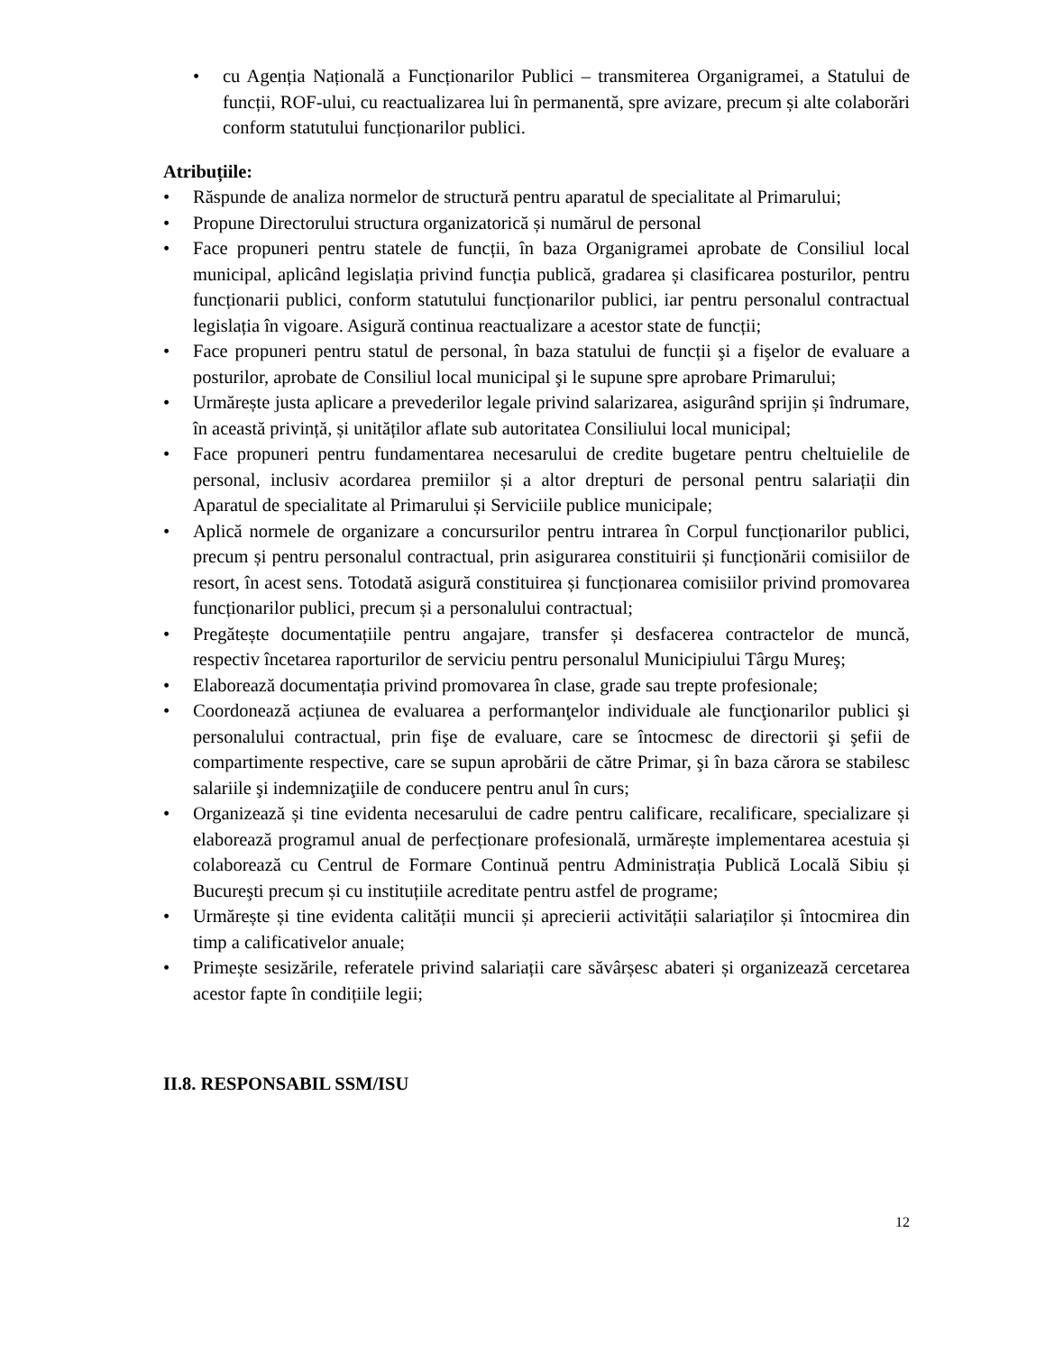• cu Agenția Națională a Funcționarilor Publici – transmiterea Organigramei, a Statului de funcții, ROF-ului, cu reactualizarea lui în permanentă, spre avizare, precum și alte colaborări conform statutului funcționarilor publici.
Atribuțiile:
• Răspunde de analiza normelor de structură pentru aparatul de specialitate al Primarului;
• Propune Directorului structura organizatorică și numărul de personal
• Face propuneri pentru statele de funcții, în baza Organigramei aprobate de Consiliul local municipal, aplicând legislația privind funcția publică, gradarea și clasificarea posturilor, pentru funcționarii publici, conform statutului funcționarilor publici, iar pentru personalul contractual legislația în vigoare. Asigură continua reactualizare a acestor state de funcții;
• Face propuneri pentru statul de personal, în baza statului de funcții şi a fişelor de evaluare a posturilor, aprobate de Consiliul local municipal şi le supune spre aprobare Primarului;
• Urmărește justa aplicare a prevederilor legale privind salarizarea, asigurând sprijin și îndrumare, în această privință, și unităților aflate sub autoritatea Consiliului local municipal;
• Face propuneri pentru fundamentarea necesarului de credite bugetare pentru cheltuielile de personal, inclusiv acordarea premiilor și a altor drepturi de personal pentru salariații din Aparatul de specialitate al Primarului și Serviciile publice municipale;
• Aplică normele de organizare a concursurilor pentru intrarea în Corpul funcționarilor publici, precum și pentru personalul contractual, prin asigurarea constituirii și funcționării comisiilor de resort, în acest sens. Totodată asigură constituirea și funcționarea comisiilor privind promovarea funcționarilor publici, precum și a personalului contractual;
• Pregătește documentațiile pentru angajare, transfer și desfacerea contractelor de muncă, respectiv încetarea raporturilor de serviciu pentru personalul Municipiului Târgu Mureş;
• Elaborează documentația privind promovarea în clase, grade sau trepte profesionale;
• Coordonează acțiunea de evaluarea a performanţelor individuale ale funcţionarilor publici şi personalului contractual, prin fişe de evaluare, care se întocmesc de directorii şi şefii de compartimente respective, care se supun aprobării de către Primar, şi în baza cărora se stabilesc salariile şi indemnizaţiile de conducere pentru anul în curs;
• Organizează și tine evidenta necesarului de cadre pentru calificare, recalificare, specializare și elaborează programul anual de perfecționare profesională, urmărește implementarea acestuia și colaborează cu Centrul de Formare Continuă pentru Administrația Publică Locală Sibiu și Bucureşti precum și cu instituțiile acreditate pentru astfel de programe;
• Urmărește și tine evidenta calității muncii și aprecierii activității salariaților și întocmirea din timp a calificativelor anuale;
• Primește sesizările, referatele privind salariații care săvârșesc abateri și organizează cercetarea acestor fapte în condițiile legii;
II.8. RESPONSABIL SSM/ISU
12